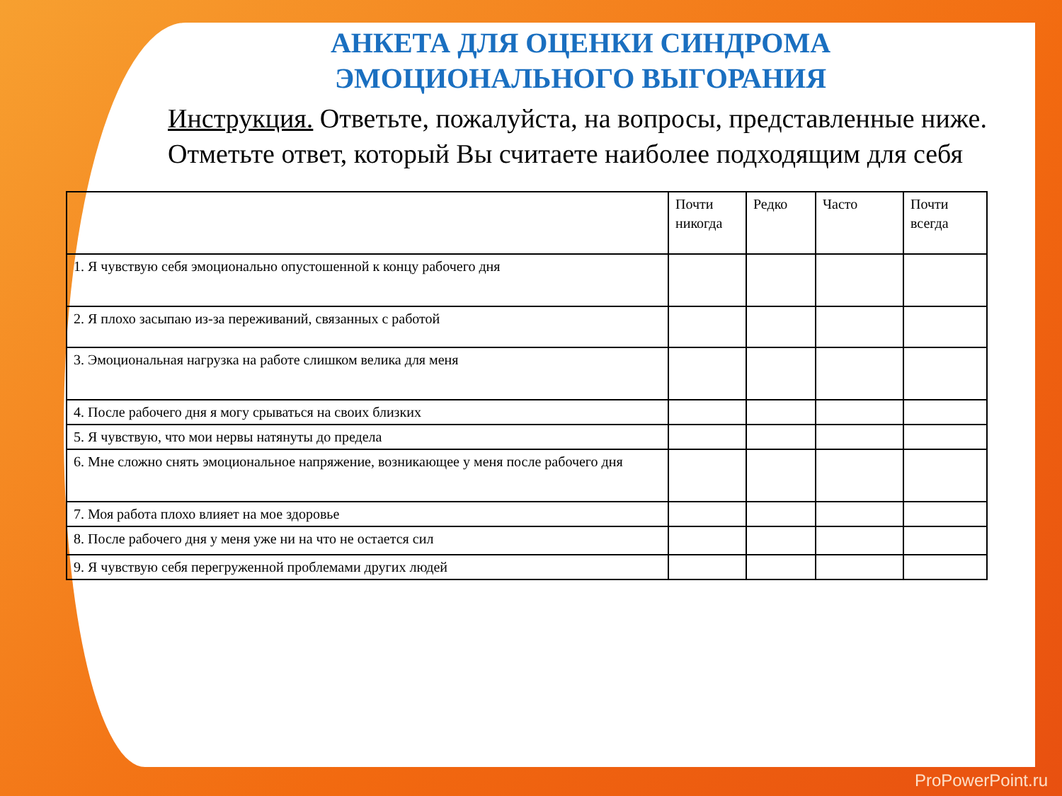АНКЕТА ДЛЯ ОЦЕНКИ СИНДРОМА ЭМОЦИОНАЛЬНОГО ВЫГОРАНИЯ
Инструкция. Ответьте, пожалуйста, на вопросы, представленные ниже. Отметьте ответ, который Вы считаете наиболее подходящим для себя
| | Почти никогда | Редко | Часто | Почти всегда |
| --- | --- | --- | --- | --- |
| 1. Я чувствую себя эмоционально опустошенной к концу рабочего дня | | | | |
| 2. Я плохо засыпаю из-за переживаний, связанных с работой | | | | |
| 3. Эмоциональная нагрузка на работе слишком велика для меня | | | | |
| 4. После рабочего дня я могу срываться на своих близких | | | | |
| 5. Я чувствую, что мои нервы натянуты до предела | | | | |
| 6. Мне сложно снять эмоциональное напряжение, возникающее у меня после рабочего дня | | | | |
| 7. Моя работа плохо влияет на мое здоровье | | | | |
| 8. После рабочего дня у меня уже ни на что не остается сил | | | | |
| 9. Я чувствую себя перегруженной проблемами других людей | | | | |
ProPowerPoint.ru